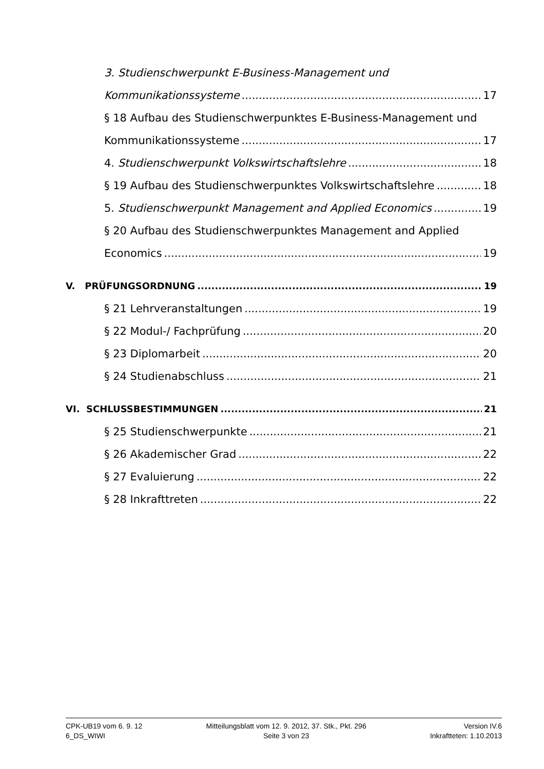3. Studienschwerpunkt E-Business-Management und
Kommunikationssysteme 17
§ 18 Aufbau des Studienschwerpunktes E-Business-Management und
Kommunikationssysteme 17
4. Studienschwerpunkt Volkswirtschaftslehre 18
§ 19 Aufbau des Studienschwerpunktes Volkswirtschaftslehre 18
5. Studienschwerpunkt Management and Applied Economics 19
§ 20 Aufbau des Studienschwerpunktes Management and Applied
Economics 19
V. PRÜFUNGSORDNUNG 19
§ 21 Lehrveranstaltungen 19
§ 22 Modul-/ Fachprüfung 20
§ 23 Diplomarbeit 20
§ 24 Studienabschluss 21
VI. SCHLUSSBESTIMMUNGEN 21
§ 25 Studienschwerpunkte 21
§ 26 Akademischer Grad 22
§ 27 Evaluierung 22
§ 28 Inkrafttreten 22
CPK-UB19 vom 6. 9. 12
6_DS_WIWI
Mitteilungsblatt vom 12. 9. 2012, 37. Stk., Pkt. 296
Seite 3 von 23
Version IV.6
Inkraftteten: 1.10.2013